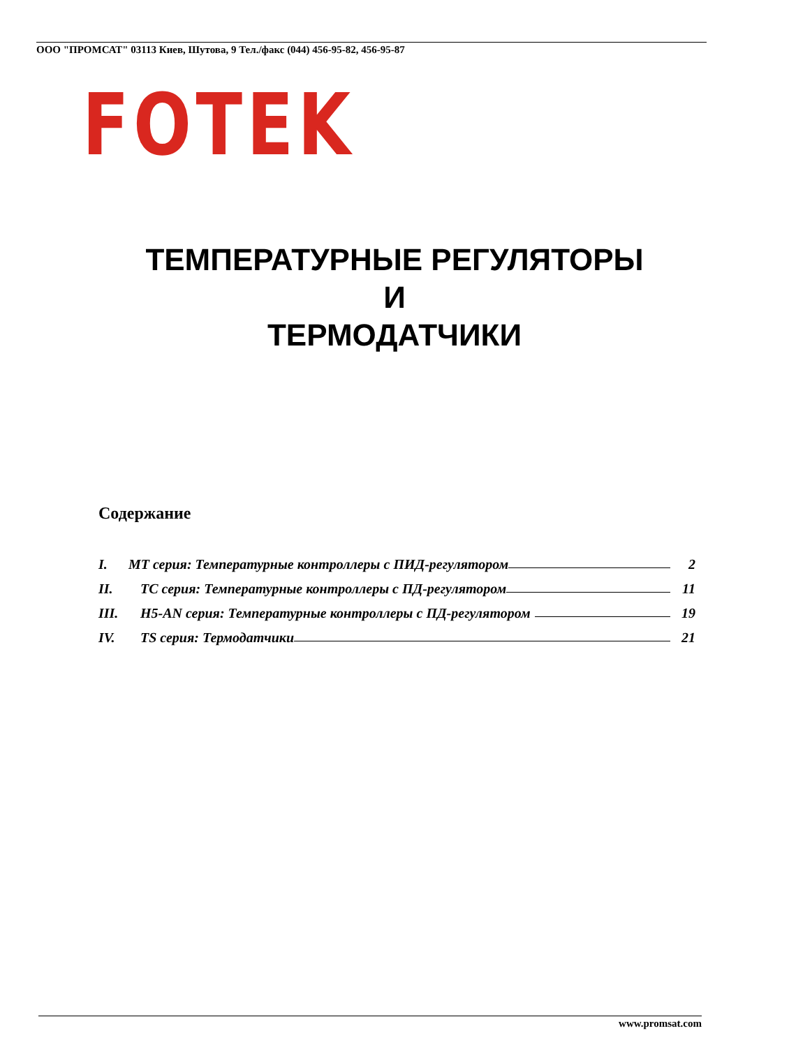ООО "ПРОМСАТ" 03113 Киев, Шутова, 9 Тел./факс (044) 456-95-82, 456-95-87
FOTEK
ТЕМПЕРАТУРНЫЕ РЕГУЛЯТОРЫ
И
ТЕРМОДАТЧИКИ
Содержание
I. MT серия: Температурные контроллеры с ПИД-регулятором 2
II. TC серия: Температурные контроллеры с ПД-регулятором 11
III. H5-AN серия: Температурные контроллеры с ПД-регулятором 19
IV. TS серия: Термодатчики 21
www.promsat.com